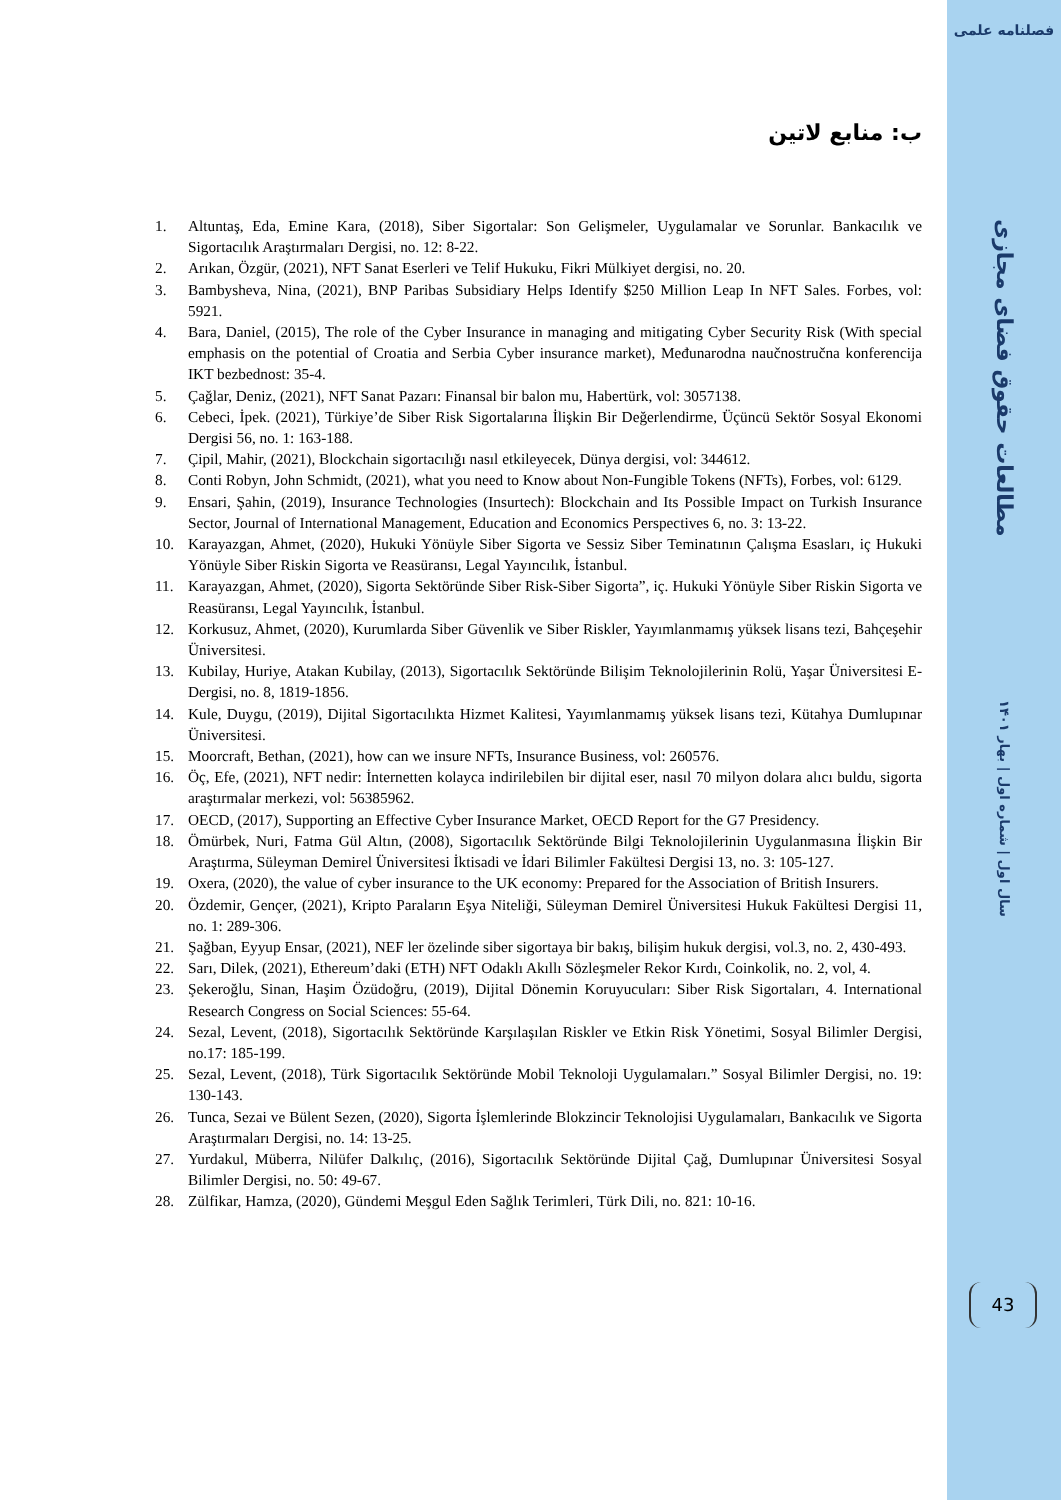فصلنامه علمی
مطالعات حقوق فضای مجازی
سال اول | شماره اول | بهار ۱۴۰۱
43
ب: منابع لاتین
1. Altuntaş, Eda, Emine Kara, (2018), Siber Sigortalar: Son Gelişmeler, Uygulamalar ve Sorunlar. Bankacılık ve Sigortacılık Araştırmaları Dergisi, no. 12: 8-22.
2. Arıkan, Özgür, (2021), NFT Sanat Eserleri ve Telif Hukuku, Fikri Mülkiyet dergisi, no. 20.
3. Bambysheva, Nina, (2021), BNP Paribas Subsidiary Helps Identify $250 Million Leap In NFT Sales. Forbes, vol: 5921.
4. Bara, Daniel, (2015), The role of the Cyber Insurance in managing and mitigating Cyber Security Risk (With special emphasis on the potential of Croatia and Serbia Cyber insurance market), Međunarodna naučnostručna konferencija IKT bezbednost: 35-4.
5. Çağlar, Deniz, (2021), NFT Sanat Pazarı: Finansal bir balon mu, Habertürk, vol: 3057138.
6. Cebeci, İpek. (2021), Türkiye’de Siber Risk Sigortalarına İlişkin Bir Değerlendirme, Üçüncü Sektör Sosyal Ekonomi Dergisi 56, no. 1: 163-188.
7. Çipil, Mahir, (2021), Blockchain sigortacılığı nasıl etkileyecek, Dünya dergisi, vol: 344612.
8. Conti Robyn, John Schmidt, (2021), what you need to Know about Non-Fungible Tokens (NFTs), Forbes, vol: 6129.
9. Ensari, Şahin, (2019), Insurance Technologies (Insurtech): Blockchain and Its Possible Impact on Turkish Insurance Sector, Journal of International Management, Education and Economics Perspectives 6, no. 3: 13-22.
10. Karayazgan, Ahmet, (2020), Hukuki Yönüyle Siber Sigorta ve Sessiz Siber Teminatının Çalışma Esasları, iç Hukuki Yönüyle Siber Riskin Sigorta ve Reasüransı, Legal Yayıncılık, İstanbul.
11. Karayazgan, Ahmet, (2020), Sigorta Sektöründe Siber Risk-Siber Sigorta”, iç. Hukuki Yönüyle Siber Riskin Sigorta ve Reasüransı, Legal Yayıncılık, İstanbul.
12. Korkusuz, Ahmet, (2020), Kurumlarda Siber Güvenlik ve Siber Riskler, Yayımlanmamış yüksek lisans tezi, Bahçeşehir Üniversitesi.
13. Kubilay, Huriye, Atakan Kubilay, (2013), Sigortacılık Sektöründe Bilişim Teknolojilerinin Rolü, Yaşar Üniversitesi E-Dergisi, no. 8, 1819-1856.
14. Kule, Duygu, (2019), Dijital Sigortacılıkta Hizmet Kalitesi, Yayımlanmamış yüksek lisans tezi, Kütahya Dumlupınar Üniversitesi.
15. Moorcraft, Bethan, (2021), how can we insure NFTs, Insurance Business, vol: 260576.
16. Öç, Efe, (2021), NFT nedir: İnternetten kolayca indirilebilen bir dijital eser, nasıl 70 milyon dolara alıcı buldu, sigorta araştırmalar merkezi, vol: 56385962.
17. OECD, (2017), Supporting an Effective Cyber Insurance Market, OECD Report for the G7 Presidency.
18. Ömürbek, Nuri, Fatma Gül Altın, (2008), Sigortacılık Sektöründe Bilgi Teknolojilerinin Uygulanmasına İlişkin Bir Araştırma, Süleyman Demirel Üniversitesi İktisadi ve İdari Bilimler Fakültesi Dergisi 13, no. 3: 105-127.
19. Oxera, (2020), the value of cyber insurance to the UK economy: Prepared for the Association of British Insurers.
20. Özdemir, Gençer, (2021), Kripto Paraların Eşya Niteliği, Süleyman Demirel Üniversitesi Hukuk Fakültesi Dergisi 11, no. 1: 289-306.
21. Şağban, Eyyup Ensar, (2021), NEF ler özelinde siber sigortaya bir bakış, bilişim hukuk dergisi, vol.3, no. 2, 430-493.
22. Sarı, Dilek, (2021), Ethereum’daki (ETH) NFT Odaklı Akıllı Sözleşmeler Rekor Kırdı, Coinkolik, no. 2, vol, 4.
23. Şekeroğlu, Sinan, Haşim Özüdoğru, (2019), Dijital Dönemin Koruyucuları: Siber Risk Sigortaları, 4. International Research Congress on Social Sciences: 55-64.
24. Sezal, Levent, (2018), Sigortacılık Sektöründe Karşılaşılan Riskler ve Etkin Risk Yönetimi, Sosyal Bilimler Dergisi, no.17: 185-199.
25. Sezal, Levent, (2018), Türk Sigortacılık Sektöründe Mobil Teknoloji Uygulamaları.” Sosyal Bilimler Dergisi, no. 19: 130-143.
26. Tunca, Sezai ve Bülent Sezen, (2020), Sigorta İşlemlerinde Blokzincir Teknolojisi Uygulamaları, Bankacılık ve Sigorta Araştırmaları Dergisi, no. 14: 13-25.
27. Yurdakul, Müberra, Nilüfer Dalkılıç, (2016), Sigortacılık Sektöründe Dijital Çağ, Dumlupınar Üniversitesi Sosyal Bilimler Dergisi, no. 50: 49-67.
28. Zülfikar, Hamza, (2020), Gündemi Meşgul Eden Sağlık Terimleri, Türk Dili, no. 821: 10-16.